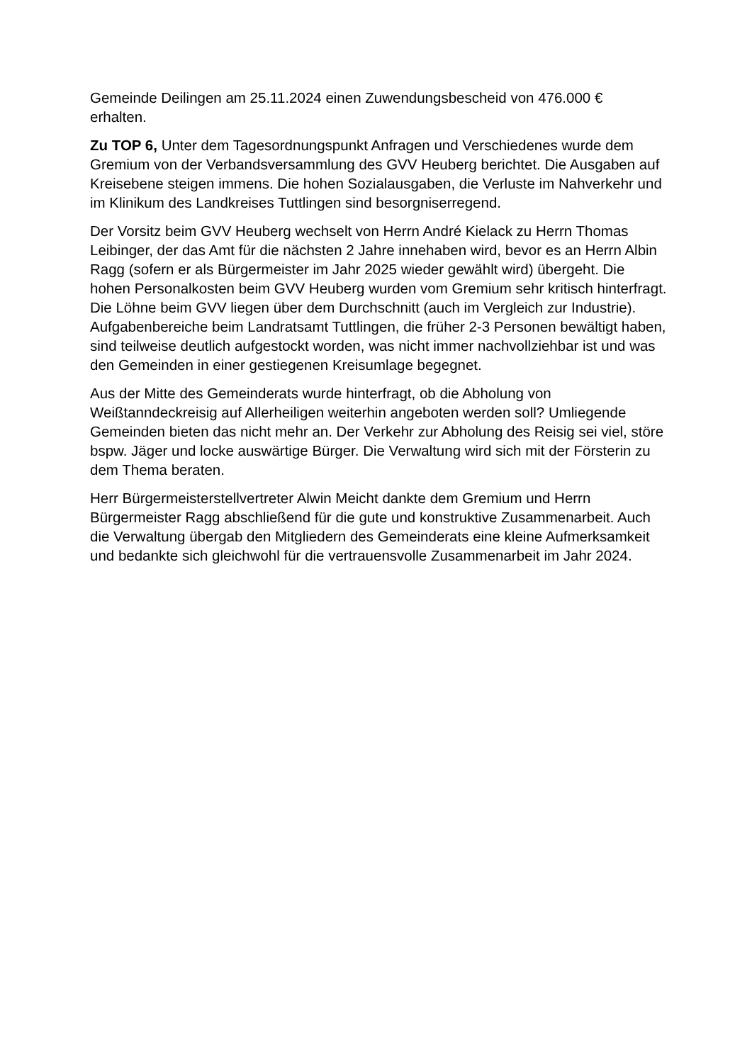Gemeinde Deilingen am 25.11.2024 einen Zuwendungsbescheid von 476.000 €
erhalten.
Zu TOP 6, Unter dem Tagesordnungspunkt Anfragen und Verschiedenes wurde dem Gremium von der Verbandsversammlung des GVV Heuberg berichtet. Die Ausgaben auf Kreisebene steigen immens. Die hohen Sozialausgaben, die Verluste im Nahverkehr und im Klinikum des Landkreises Tuttlingen sind besorgniserregend.
Der Vorsitz beim GVV Heuberg wechselt von Herrn André Kielack zu Herrn Thomas Leibinger, der das Amt für die nächsten 2 Jahre innehaben wird, bevor es an Herrn Albin Ragg (sofern er als Bürgermeister im Jahr 2025 wieder gewählt wird) übergeht. Die hohen Personalkosten beim GVV Heuberg wurden vom Gremium sehr kritisch hinterfragt. Die Löhne beim GVV liegen über dem Durchschnitt (auch im Vergleich zur Industrie). Aufgabenbereiche beim Landratsamt Tuttlingen, die früher 2-3 Personen bewältigt haben, sind teilweise deutlich aufgestockt worden, was nicht immer nachvollziehbar ist und was den Gemeinden in einer gestiegenen Kreisumlage begegnet.
Aus der Mitte des Gemeinderats wurde hinterfragt, ob die Abholung von Weißtanndeckreisig auf Allerheiligen weiterhin angeboten werden soll? Umliegende Gemeinden bieten das nicht mehr an. Der Verkehr zur Abholung des Reisig sei viel, störe bspw. Jäger und locke auswärtige Bürger. Die Verwaltung wird sich mit der Försterin zu dem Thema beraten.
Herr Bürgermeisterstellvertreter Alwin Meicht dankte dem Gremium und Herrn Bürgermeister Ragg abschließend für die gute und konstruktive Zusammenarbeit. Auch die Verwaltung übergab den Mitgliedern des Gemeinderats eine kleine Aufmerksamkeit und bedankte sich gleichwohl für die vertrauensvolle Zusammenarbeit im Jahr 2024.